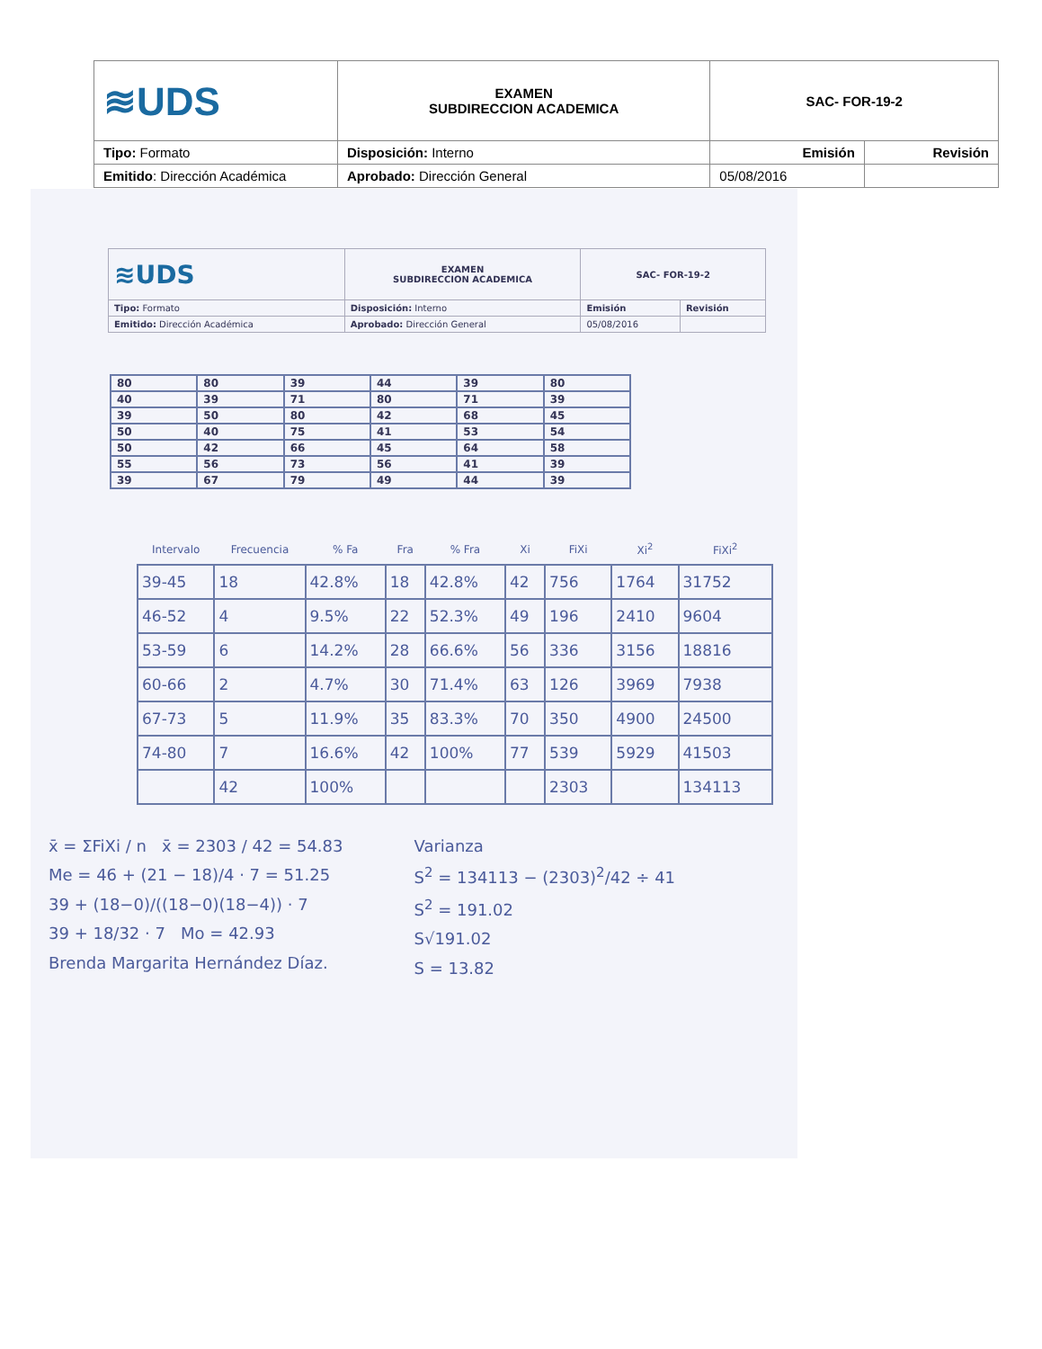| ≋UDS | EXAMEN SUBDIRECCION ACADEMICA | SAC- FOR-19-2 | |
| Tipo: Formato | Disposición: Interno | Emisión | Revisión |
| Emitido : Dirección Académica | Aprobado: Dirección General | 05/08/2016 | |
| ≋UDS | EXAMEN SUBDIRECCION ACADEMICA | SAC- FOR-19-2 | |
| Tipo: Formato | Disposición: Interno | Emisión | Revisión |
| Emitido: Dirección Académica | Aprobado: Dirección General | 05/08/2016 | |
| 80 | 80 | 39 | 44 | 39 | 80 |
| 40 | 39 | 71 | 80 | 71 | 39 |
| 39 | 50 | 80 | 42 | 68 | 45 |
| 50 | 40 | 75 | 41 | 53 | 54 |
| 50 | 42 | 66 | 45 | 64 | 58 |
| 55 | 56 | 73 | 56 | 41 | 39 |
| 39 | 67 | 79 | 49 | 44 | 39 |
| Intervalo | Frecuencia | % Fa | Fra | % Fra | Xi | FiXi | Xi<sup>2</sup> | FiXi<sup>2</sup> |
| --- | --- | --- | --- | --- | --- | --- | --- | --- |
| 39-45 | 18 | 42.8% | 18 | 42.8% | 42 | 756 | 1764 | 31752 |
| 46-52 | 4 | 9.5% | 22 | 52.3% | 49 | 196 | 2410 | 9604 |
| 53-59 | 6 | 14.2% | 28 | 66.6% | 56 | 336 | 3156 | 18816 |
| 60-66 | 2 | 4.7% | 30 | 71.4% | 63 | 126 | 3969 | 7938 |
| 67-73 | 5 | 11.9% | 35 | 83.3% | 70 | 350 | 4900 | 24500 |
| 74-80 | 7 | 16.6% | 42 | 100% | 77 | 539 | 5929 | 41503 |
| | 42 | 100% | | | | 2303 | | 134113 |
x̄ = ΣFiXi / n x̄ = 2303 / 42 = 54.83
Me = 46 + (21 − 18)/4 · 7 = 51.25
39 + (18−0)/((18−0)(18−4)) · 7
39 + 18/32 · 7 Mo = 42.93
Brenda Margarita Hernández Díaz.
Varianza
S<sup>2</sup> = 134113 − (2303)<sup>2</sup>/42 ÷ 41
S<sup>2</sup> = 191.02
S√191.02
S = 13.82